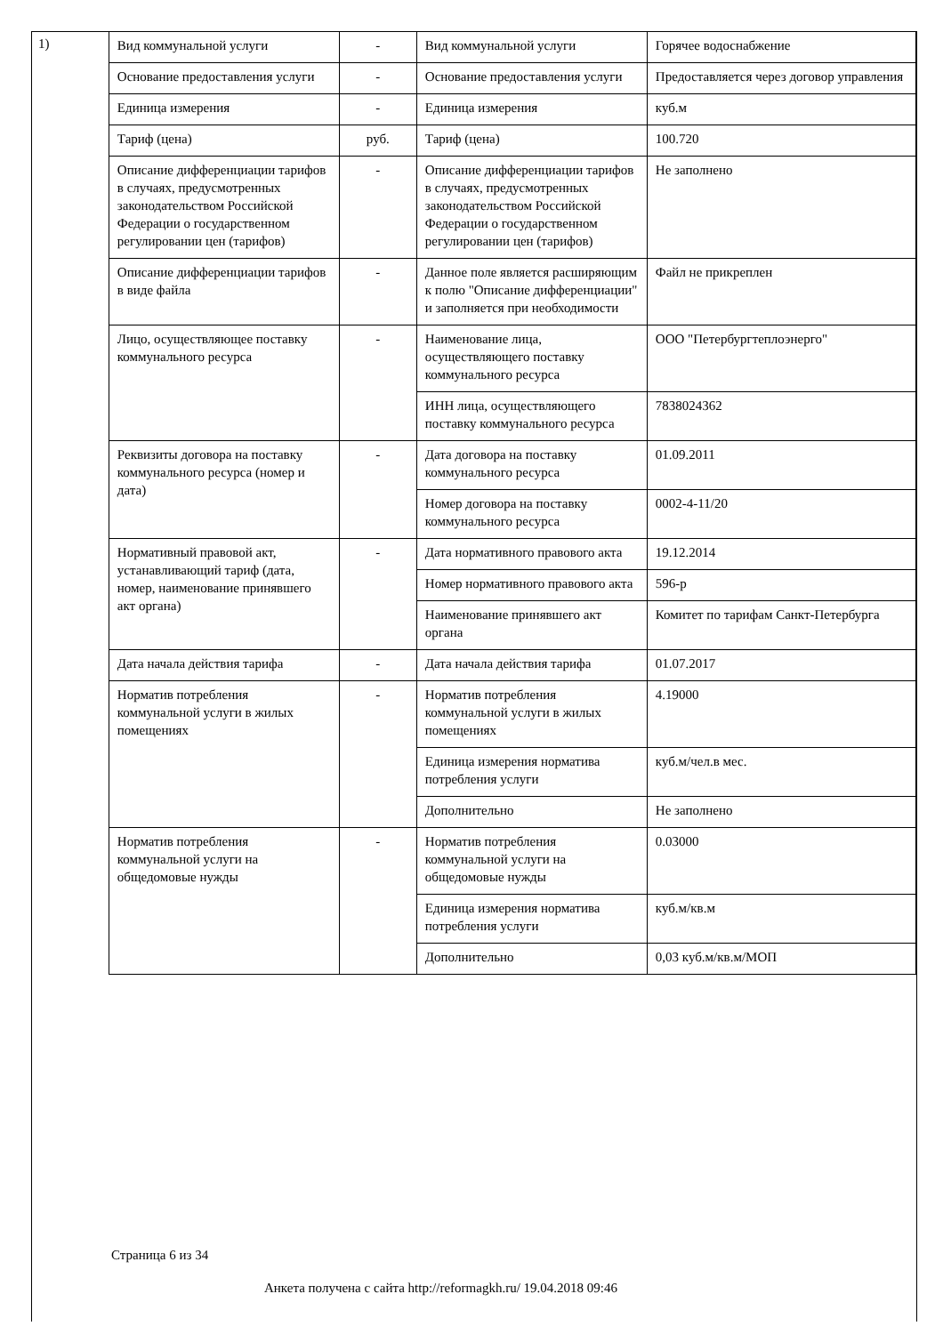1)
| Вид коммунальной услуги | - | Вид коммунальной услуги | Горячее водоснабжение |
| Основание предоставления услуги | - | Основание предоставления услуги | Предоставляется через договор управления |
| Единица измерения | - | Единица измерения | куб.м |
| Тариф (цена) | руб. | Тариф (цена) | 100.720 |
| Описание дифференциации тарифов в случаях, предусмотренных законодательством Российской Федерации о государственном регулировании цен (тарифов) | - | Описание дифференциации тарифов в случаях, предусмотренных законодательством Российской Федерации о государственном регулировании цен (тарифов) | Не заполнено |
| Описание дифференциации тарифов в виде файла | - | Данное поле является расширяющим к полю "Описание дифференциации" и заполняется при необходимости | Файл не прикреплен |
| Лицо, осуществляющее поставку коммунального ресурса | - | Наименование лица, осуществляющего поставку коммунального ресурса | ООО "Петербургтеплоэнерго" |
| | | ИНН лица, осуществляющего поставку коммунального ресурса | 7838024362 |
| Реквизиты договора на поставку коммунального ресурса (номер и дата) | - | Дата договора на поставку коммунального ресурса | 01.09.2011 |
| | | Номер договора на поставку коммунального ресурса | 0002-4-11/20 |
| Нормативный правовой акт, устанавливающий тариф (дата, номер, наименование принявшего акт органа) | - | Дата нормативного правового акта | 19.12.2014 |
| | | Номер нормативного правового акта | 596-р |
| | | Наименование принявшего акт органа | Комитет по тарифам Санкт-Петербурга |
| Дата начала действия тарифа | - | Дата начала действия тарифа | 01.07.2017 |
| Норматив потребления коммунальной услуги в жилых помещениях | - | Норматив потребления коммунальной услуги в жилых помещениях | 4.19000 |
| | | Единица измерения норматива потребления услуги | куб.м/чел.в мес. |
| | | Дополнительно | Не заполнено |
| Норматив потребления коммунальной услуги на общедомовые нужды | - | Норматив потребления коммунальной услуги на общедомовые нужды | 0.03000 |
| | | Единица измерения норматива потребления услуги | куб.м/кв.м |
| | | Дополнительно | 0,03 куб.м/кв.м/МОП |
Страница 6 из 34
Анкета получена с сайта http://reformagkh.ru/ 19.04.2018 09:46